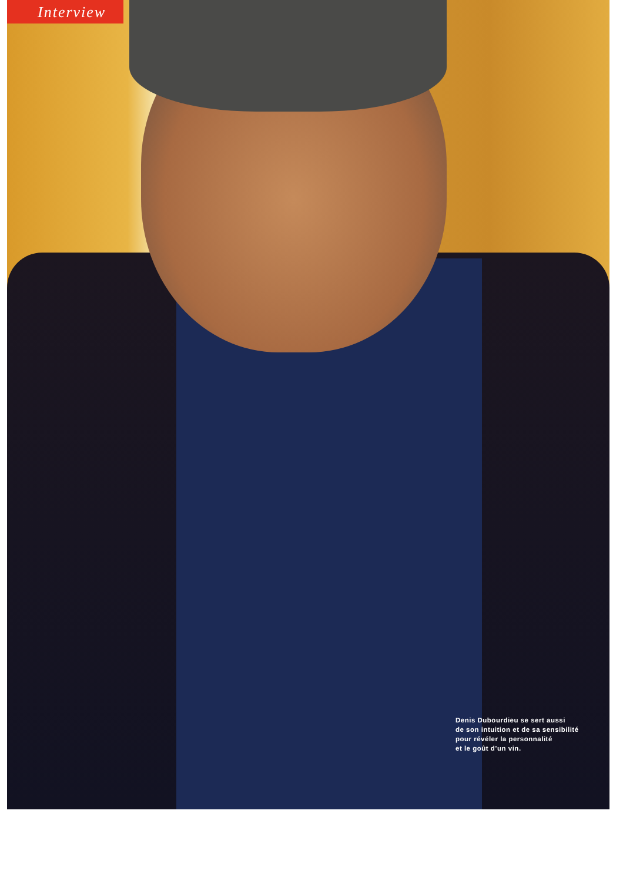Interview
Denis Dubourdieu se sert aussi
de son intuition et de sa sensibilité
pour révéler la personnalité
et le goût d’un vin.